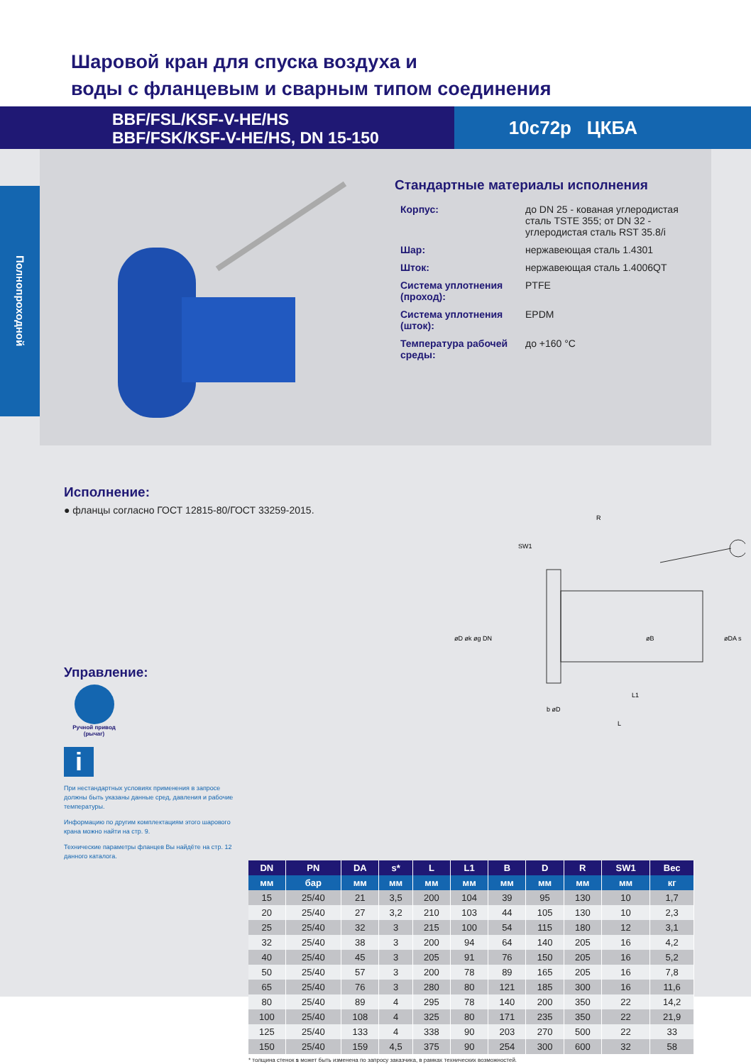Шаровой кран для спуска воздуха и
воды с фланцевым и сварным типом соединения
BBF/FSL/KSF-V-HE/HS
BBF/FSK/KSF-V-HE/HS, DN 15-150
10с72р ЦКБА
Полнопроходной
Стандартные материалы исполнения
| Корпус: | до DN 25 - кованая углеродистая сталь TSTE 355; от DN 32 - углеродистая сталь RST 35.8/i |
| Шар: | нержавеющая сталь 1.4301 |
| Шток: | нержавеющая сталь 1.4006QT |
| Система уплотнения (проход): | PTFE |
| Система уплотнения (шток): | EPDM |
| Температура рабочей среды: | до +160 °C |
Исполнение:
● фланцы согласно ГОСТ 12815-80/ГОСТ 33259-2015.
Управление:
Ручной привод
(рычаг)
i
При нестандартных условиях применения в запросе должны быть указаны данные сред, давления и рабочие температуры.
Информацию по другим комплектациям этого шарового крана можно найти на стр. 9.
Технические параметры фланцев Вы найдёте на стр. 12 данного каталога.
R
SW1
øD øk øg DN
øB
øDA s
L1
b øD
L
| DN | PN | DA | s* | L | L1 | B | D | R | SW1 | Вес |
| --- | --- | --- | --- | --- | --- | --- | --- | --- | --- | --- |
| мм | бар | мм | мм | мм | мм | мм | мм | мм | мм | кг |
| 15 | 25/40 | 21 | 3,5 | 200 | 104 | 39 | 95 | 130 | 10 | 1,7 |
| 20 | 25/40 | 27 | 3,2 | 210 | 103 | 44 | 105 | 130 | 10 | 2,3 |
| 25 | 25/40 | 32 | 3 | 215 | 100 | 54 | 115 | 180 | 12 | 3,1 |
| 32 | 25/40 | 38 | 3 | 200 | 94 | 64 | 140 | 205 | 16 | 4,2 |
| 40 | 25/40 | 45 | 3 | 205 | 91 | 76 | 150 | 205 | 16 | 5,2 |
| 50 | 25/40 | 57 | 3 | 200 | 78 | 89 | 165 | 205 | 16 | 7,8 |
| 65 | 25/40 | 76 | 3 | 280 | 80 | 121 | 185 | 300 | 16 | 11,6 |
| 80 | 25/40 | 89 | 4 | 295 | 78 | 140 | 200 | 350 | 22 | 14,2 |
| 100 | 25/40 | 108 | 4 | 325 | 80 | 171 | 235 | 350 | 22 | 21,9 |
| 125 | 25/40 | 133 | 4 | 338 | 90 | 203 | 270 | 500 | 22 | 33 |
| 150 | 25/40 | 159 | 4,5 | 375 | 90 | 254 | 300 | 600 | 32 | 58 |
* толщина стенок s может быть изменена по запросу заказчика, в рамках технических возможностей.